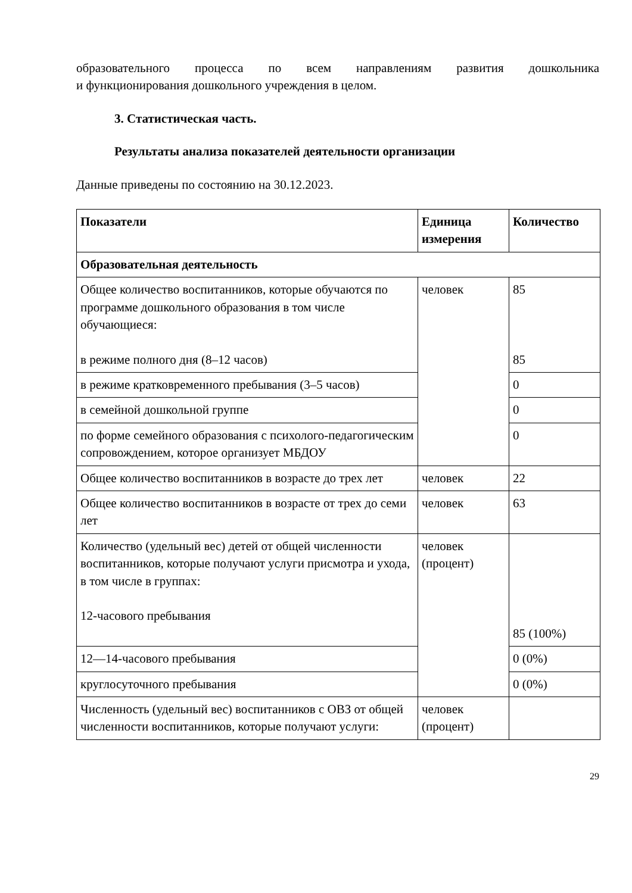образовательного процесса по всем направлениям развития дошкольника
и функционирования дошкольного учреждения в целом.
3. Статистическая часть.
Результаты анализа показателей деятельности организации
Данные приведены по состоянию на 30.12.2023.
| Показатели | Единица измерения | Количество |
| --- | --- | --- |
| Образовательная деятельность | | |
| Общее количество воспитанников, которые обучаются по программе дошкольного образования в том числе обучающиеся: в режиме полного дня (8–12 часов) | человек | 85 85 |
| в режиме кратковременного пребывания (3–5 часов) | | 0 |
| в семейной дошкольной группе | | 0 |
| по форме семейного образования с психолого-педагогическим сопровождением, которое организует МБДОУ | | 0 |
| Общее количество воспитанников в возрасте до трех лет | человек | 22 |
| Общее количество воспитанников в возрасте от трех до семи лет | человек | 63 |
| Количество (удельный вес) детей от общей численности воспитанников, которые получают услуги присмотра и ухода, в том числе в группах: 12-часового пребывания | человек (процент) | 85 (100%) |
| 12—14-часового пребывания | | 0 (0%) |
| круглосуточного пребывания | | 0 (0%) |
| Численность (удельный вес) воспитанников с ОВЗ от общей численности воспитанников, которые получают услуги: | человек (процент) | |
29